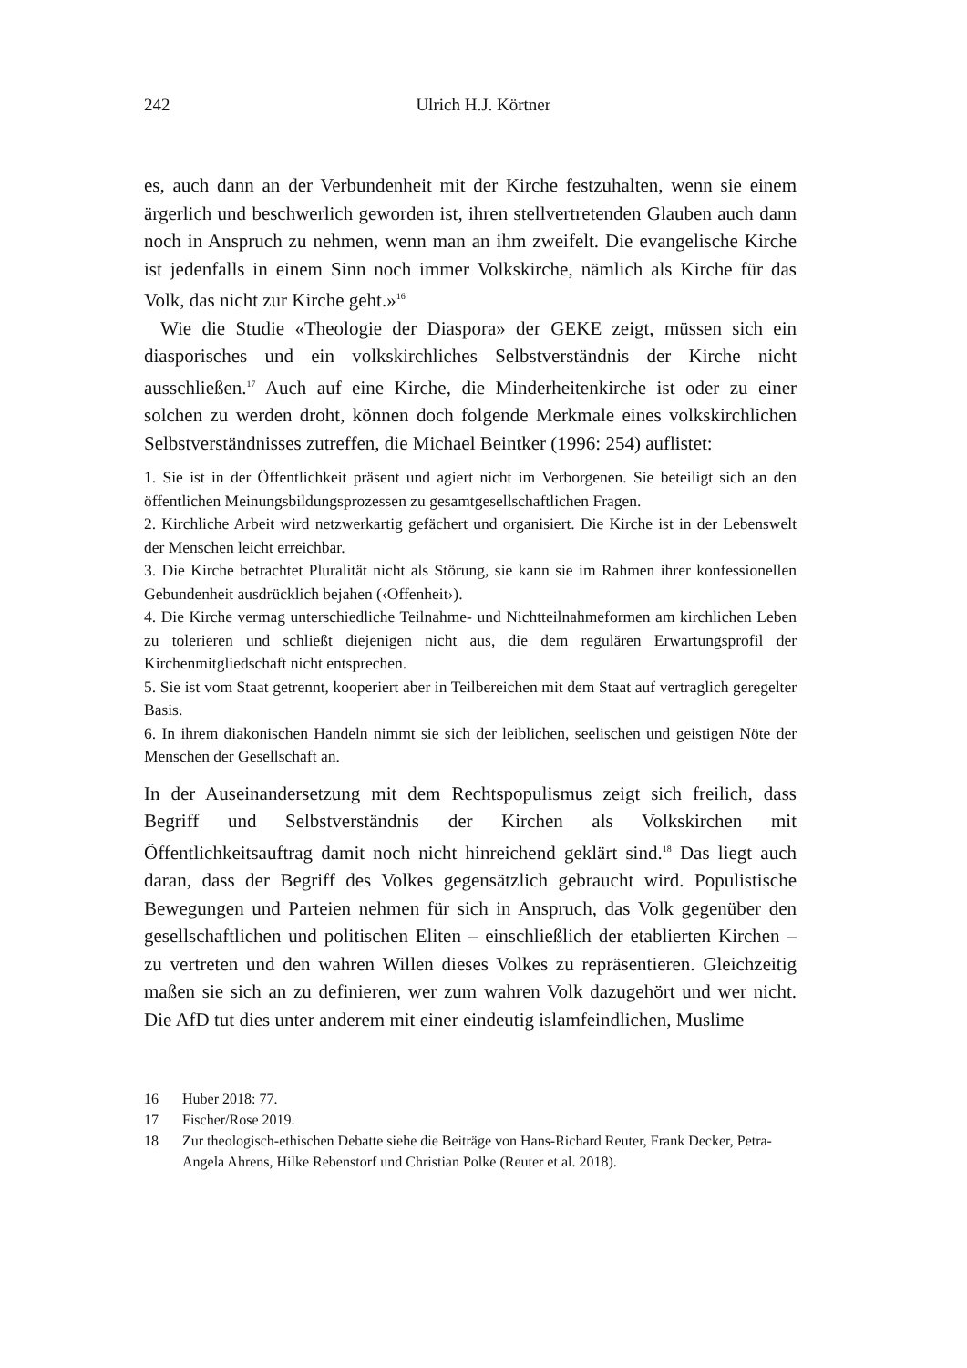242
Ulrich H.J. Körtner
es, auch dann an der Verbundenheit mit der Kirche festzuhalten, wenn sie einem ärgerlich und beschwerlich geworden ist, ihren stellvertretenden Glauben auch dann noch in Anspruch zu nehmen, wenn man an ihm zweifelt. Die evangelische Kirche ist jedenfalls in einem Sinn noch immer Volkskirche, nämlich als Kirche für das Volk, das nicht zur Kirche geht.»<sup>16</sup>
Wie die Studie «Theologie der Diaspora» der GEKE zeigt, müssen sich ein diasporisches und ein volkskirchliches Selbstverständnis der Kirche nicht ausschließen.<sup>17</sup> Auch auf eine Kirche, die Minderheitenkirche ist oder zu einer solchen zu werden droht, können doch folgende Merkmale eines volkskirchlichen Selbstverständnisses zutreffen, die Michael Beintker (1996: 254) auflistet:
1. Sie ist in der Öffentlichkeit präsent und agiert nicht im Verborgenen. Sie beteiligt sich an den öffentlichen Meinungsbildungsprozessen zu gesamtgesellschaftlichen Fragen.
2. Kirchliche Arbeit wird netzwerkartig gefächert und organisiert. Die Kirche ist in der Lebenswelt der Menschen leicht erreichbar.
3. Die Kirche betrachtet Pluralität nicht als Störung, sie kann sie im Rahmen ihrer konfessionellen Gebundenheit ausdrücklich bejahen (‹Offenheit›).
4. Die Kirche vermag unterschiedliche Teilnahme- und Nichtteilnahmeformen am kirchlichen Leben zu tolerieren und schließt diejenigen nicht aus, die dem regulären Erwartungsprofil der Kirchenmitgliedschaft nicht entsprechen.
5. Sie ist vom Staat getrennt, kooperiert aber in Teilbereichen mit dem Staat auf vertraglich geregelter Basis.
6. In ihrem diakonischen Handeln nimmt sie sich der leiblichen, seelischen und geistigen Nöte der Menschen der Gesellschaft an.
In der Auseinandersetzung mit dem Rechtspopulismus zeigt sich freilich, dass Begriff und Selbstverständnis der Kirchen als Volkskirchen mit Öffentlichkeitsauftrag damit noch nicht hinreichend geklärt sind.<sup>18</sup> Das liegt auch daran, dass der Begriff des Volkes gegensätzlich gebraucht wird. Populistische Bewegungen und Parteien nehmen für sich in Anspruch, das Volk gegenüber den gesellschaftlichen und politischen Eliten – einschließlich der etablierten Kirchen – zu vertreten und den wahren Willen dieses Volkes zu repräsentieren. Gleichzeitig maßen sie sich an zu definieren, wer zum wahren Volk dazugehört und wer nicht. Die AfD tut dies unter anderem mit einer eindeutig islamfeindlichen, Muslime
16 Huber 2018: 77.
17 Fischer/Rose 2019.
18 Zur theologisch-ethischen Debatte siehe die Beiträge von Hans-Richard Reuter, Frank Decker, Petra-Angela Ahrens, Hilke Rebenstorf und Christian Polke (Reuter et al. 2018).